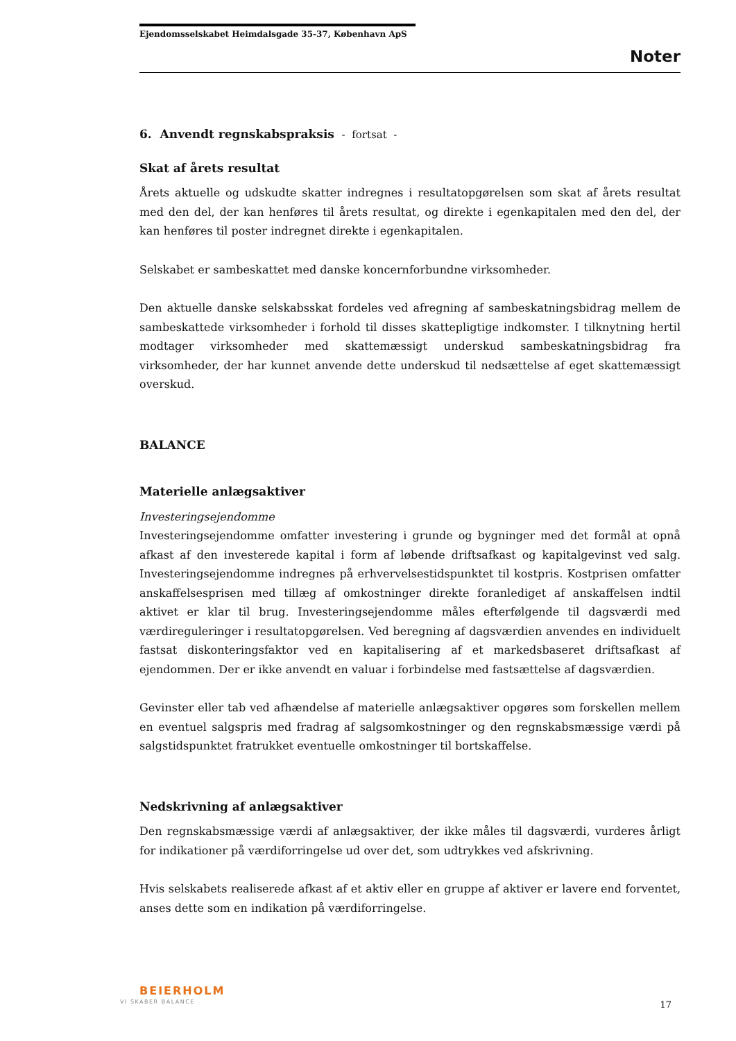Ejendomsselskabet Heimdalsgade 35-37, København ApS
Noter
6. Anvendt regnskabspraksis - fortsat -
Skat af årets resultat
Årets aktuelle og udskudte skatter indregnes i resultatopgørelsen som skat af årets resultat med den del, der kan henføres til årets resultat, og direkte i egenkapitalen med den del, der kan henføres til poster indregnet direkte i egenkapitalen.
Selskabet er sambeskattet med danske koncernforbundne virksomheder.
Den aktuelle danske selskabsskat fordeles ved afregning af sambeskatningsbidrag mellem de sambeskattede virksomheder i forhold til disses skattepligtige indkomster. I tilknytning hertil modtager virksomheder med skattemæssigt underskud sambeskatningsbidrag fra virksomheder, der har kunnet anvende dette underskud til nedsættelse af eget skattemæssigt overskud.
BALANCE
Materielle anlægsaktiver
Investeringsejendomme
Investeringsejendomme omfatter investering i grunde og bygninger med det formål at opnå afkast af den investerede kapital i form af løbende driftsafkast og kapitalgevinst ved salg. Investeringsejendomme indregnes på erhvervelsestidspunktet til kostpris. Kostprisen omfatter anskaffelsesprisen med tillæg af omkostninger direkte foranlediget af anskaffelsen indtil aktivet er klar til brug. Investeringsejendomme måles efterfølgende til dagsværdi med værdireguleringer i resultatopgørelsen. Ved beregning af dagsværdien anvendes en individuelt fastsat diskonteringsfaktor ved en kapitalisering af et markedsbaseret driftsafkast af ejendommen. Der er ikke anvendt en valuar i forbindelse med fastsættelse af dagsværdien.
Gevinster eller tab ved afhændelse af materielle anlægsaktiver opgøres som forskellen mellem en eventuel salgspris med fradrag af salgsomkostninger og den regnskabsmæssige værdi på salgstidspunktet fratrukket eventuelle omkostninger til bortskaffelse.
Nedskrivning af anlægsaktiver
Den regnskabsmæssige værdi af anlægsaktiver, der ikke måles til dagsværdi, vurderes årligt for indikationer på værdiforringelse ud over det, som udtrykkes ved afskrivning.
Hvis selskabets realiserede afkast af et aktiv eller en gruppe af aktiver er lavere end forventet, anses dette som en indikation på værdiforringelse.
BEIERHOLM
VI SKABER BALANCE 17